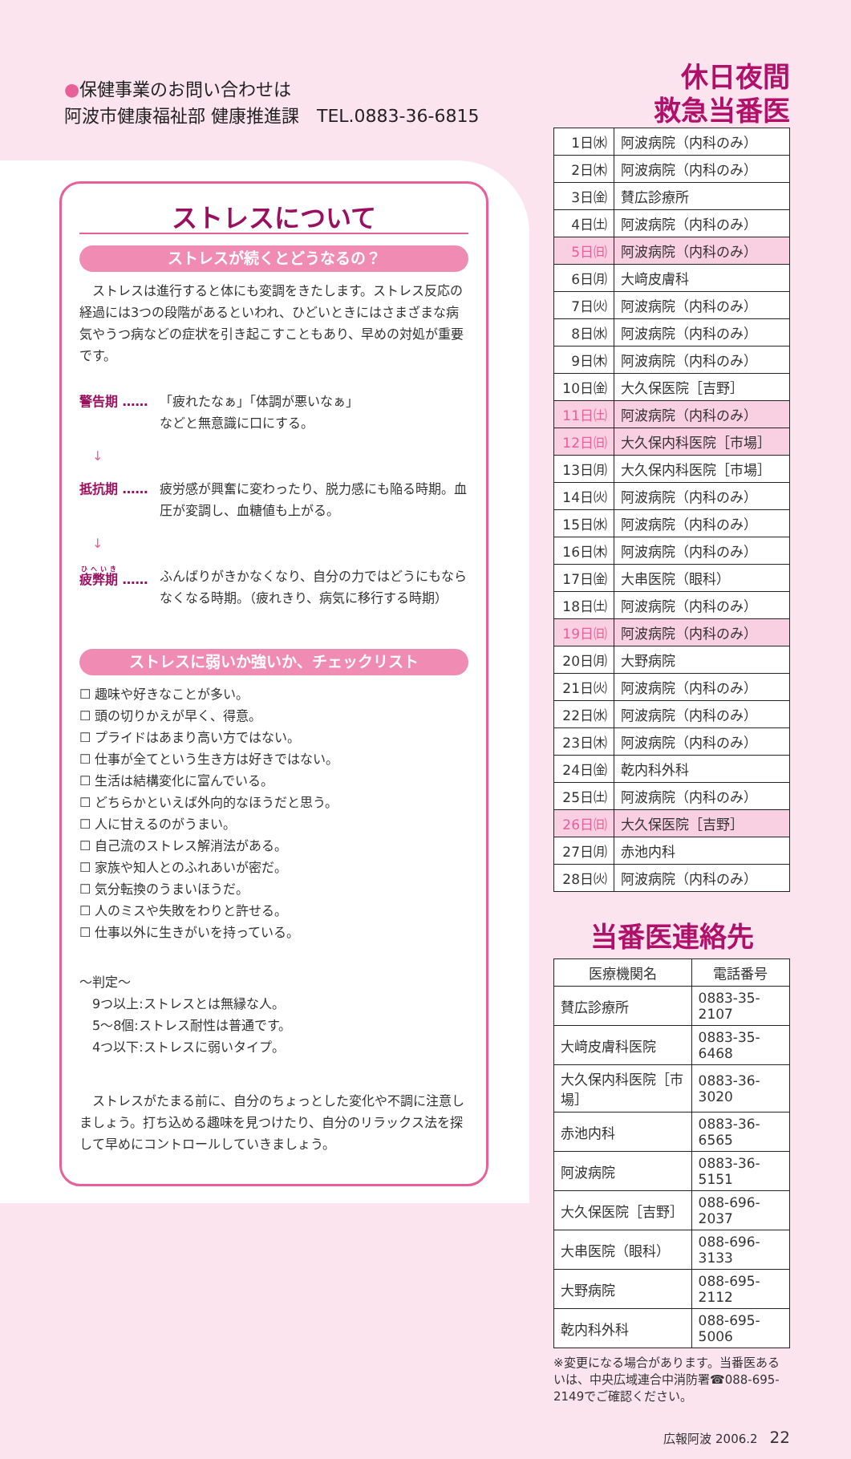●保健事業のお問い合わせは
阿波市健康福祉部 健康推進課　TEL.0883-36-6815
ストレスについて
ストレスが続くとどうなるの？
　ストレスは進行すると体にも変調をきたします。ストレス反応の経過には3つの段階があるといわれ、ひどいときにはさまざまな病気やうつ病などの症状を引き起こすこともあり、早めの対処が重要です。
警告期 …… 「疲れたなぁ」「体調が悪いなぁ」
などと無意識に口にする。
　↓
抵抗期 …… 疲労感が興奮に変わったり、脱力感にも陥る時期。血圧が変調し、血糖値も上がる。
　↓
疲弊期 …… ふんばりがきかなくなり、自分の力ではどうにもならなくなる時期。（疲れきり、病気に移行する時期）
ストレスに弱いか強いか、チェックリスト
☐ 趣味や好きなことが多い。
☐ 頭の切りかえが早く、得意。
☐ プライドはあまり高い方ではない。
☐ 仕事が全てという生き方は好きではない。
☐ 生活は結構変化に富んでいる。
☐ どちらかといえば外向的なほうだと思う。
☐ 人に甘えるのがうまい。
☐ 自己流のストレス解消法がある。
☐ 家族や知人とのふれあいが密だ。
☐ 気分転換のうまいほうだ。
☐ 人のミスや失敗をわりと許せる。
☐ 仕事以外に生きがいを持っている。
～判定～
　9つ以上:ストレスとは無縁な人。
　5～8個:ストレス耐性は普通です。
　4つ以下:ストレスに弱いタイプ。
　ストレスがたまる前に、自分のちょっとした変化や不調に注意しましょう。打ち込める趣味を見つけたり、自分のリラックス法を探して早めにコントロールしていきましょう。
休日夜間
救急当番医
| 1日㈬ | 阿波病院（内科のみ） |
| 2日㈭ | 阿波病院（内科のみ） |
| 3日㈮ | 賛広診療所 |
| 4日㈯ | 阿波病院（内科のみ） |
| 5日㈰ | 阿波病院（内科のみ） |
| 6日㈪ | 大﨑皮膚科 |
| 7日㈫ | 阿波病院（内科のみ） |
| 8日㈬ | 阿波病院（内科のみ） |
| 9日㈭ | 阿波病院（内科のみ） |
| 10日㈮ | 大久保医院［吉野］ |
| 11日㈯ | 阿波病院（内科のみ） |
| 12日㈰ | 大久保内科医院［市場］ |
| 13日㈪ | 大久保内科医院［市場］ |
| 14日㈫ | 阿波病院（内科のみ） |
| 15日㈬ | 阿波病院（内科のみ） |
| 16日㈭ | 阿波病院（内科のみ） |
| 17日㈮ | 大串医院（眼科） |
| 18日㈯ | 阿波病院（内科のみ） |
| 19日㈰ | 阿波病院（内科のみ） |
| 20日㈪ | 大野病院 |
| 21日㈫ | 阿波病院（内科のみ） |
| 22日㈬ | 阿波病院（内科のみ） |
| 23日㈭ | 阿波病院（内科のみ） |
| 24日㈮ | 乾内科外科 |
| 25日㈯ | 阿波病院（内科のみ） |
| 26日㈰ | 大久保医院［吉野］ |
| 27日㈪ | 赤池内科 |
| 28日㈫ | 阿波病院（内科のみ） |
当番医連絡先
| 医療機関名 | 電話番号 |
| --- | --- |
| 賛広診療所 | 0883-35-2107 |
| 大﨑皮膚科医院 | 0883-35-6468 |
| 大久保内科医院［市場］ | 0883-36-3020 |
| 赤池内科 | 0883-36-6565 |
| 阿波病院 | 0883-36-5151 |
| 大久保医院［吉野］ | 088-696-2037 |
| 大串医院（眼科） | 088-696-3133 |
| 大野病院 | 088-695-2112 |
| 乾内科外科 | 088-695-5006 |
※変更になる場合があります。当番医あるいは、中央広域連合中消防署☎088-695-2149でご確認ください。
広報阿波 2006.2　22